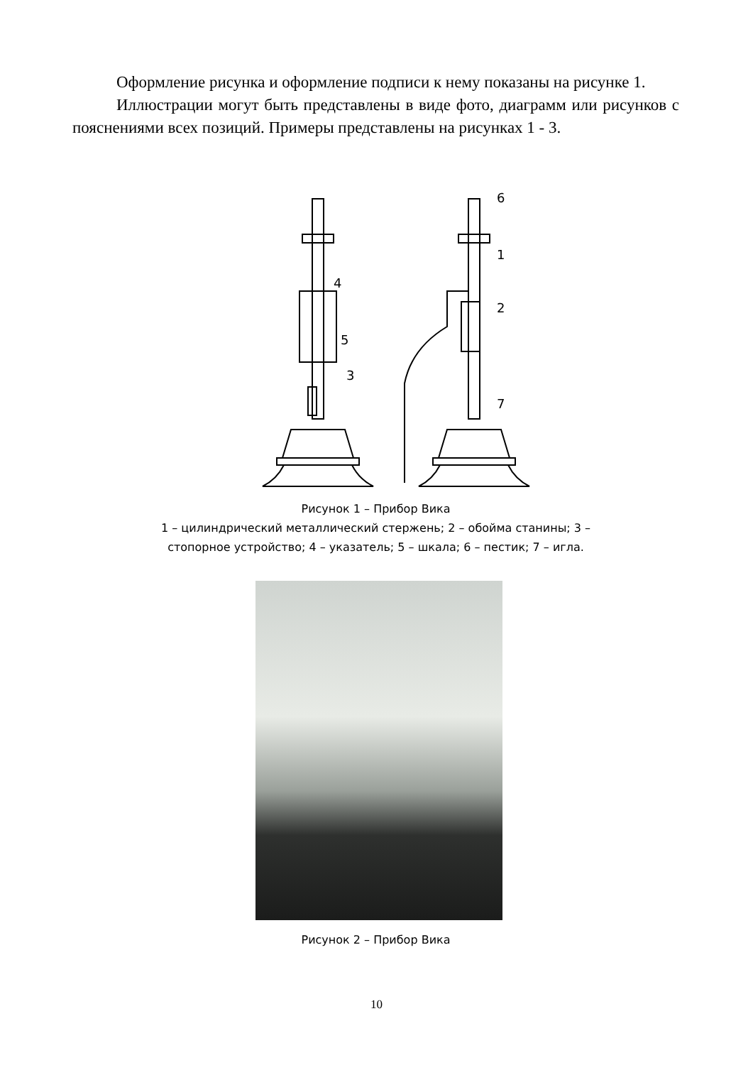Оформление рисунка и оформление подписи к нему показаны на рисунке 1.
Иллюстрации могут быть представлены в виде фото, диаграмм или рисунков с пояснениями всех позиций. Примеры представлены на рисунках 1 - 3.
4
5
3
6
1
2
7
Рисунок 1 – Прибор Вика
1 – цилиндрический металлический стержень; 2 – обойма станины; 3 –
стопорное устройство; 4 – указатель; 5 – шкала; 6 – пестик; 7 – игла.
Рисунок 2 – Прибор Вика
10